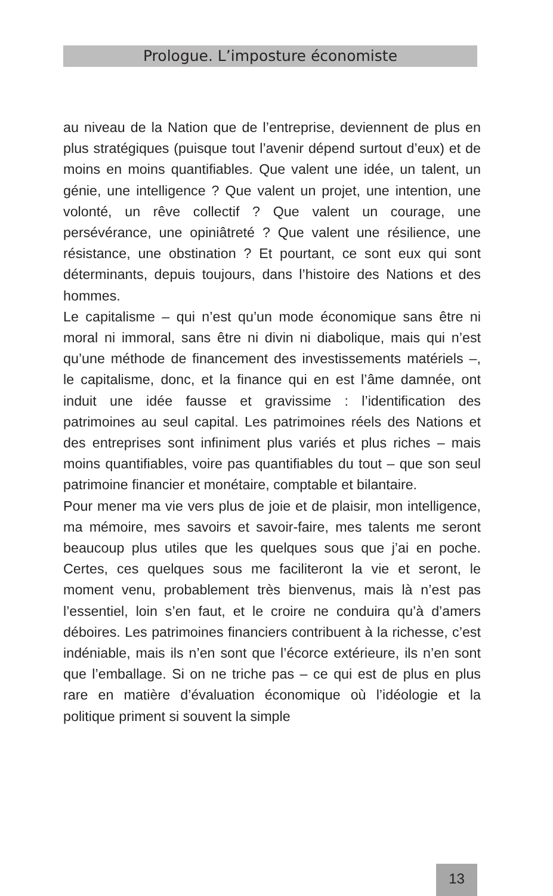Prologue. L’imposture économiste
au niveau de la Nation que de l’entreprise, deviennent de plus en plus stratégiques (puisque tout l’avenir dépend surtout d’eux) et de moins en moins quantifiables. Que valent une idée, un talent, un génie, une intelligence ? Que valent un projet, une intention, une volonté, un rêve collectif ? Que valent un courage, une persévérance, une opiniâtreté ? Que valent une résilience, une résistance, une obstination ? Et pourtant, ce sont eux qui sont déterminants, depuis toujours, dans l’histoire des Nations et des hommes.
Le capitalisme – qui n’est qu’un mode économique sans être ni moral ni immoral, sans être ni divin ni diabolique, mais qui n’est qu’une méthode de financement des investissements matériels –, le capitalisme, donc, et la finance qui en est l’âme damnée, ont induit une idée fausse et gravissime : l’identification des patrimoines au seul capital. Les patrimoines réels des Nations et des entreprises sont infiniment plus variés et plus riches – mais moins quantifiables, voire pas quantifiables du tout – que son seul patrimoine financier et monétaire, comptable et bilantaire.
Pour mener ma vie vers plus de joie et de plaisir, mon intelligence, ma mémoire, mes savoirs et savoir-faire, mes talents me seront beaucoup plus utiles que les quelques sous que j’ai en poche. Certes, ces quelques sous me faciliteront la vie et seront, le moment venu, probablement très bienvenus, mais là n’est pas l’essentiel, loin s’en faut, et le croire ne conduira qu’à d’amers déboires. Les patrimoines financiers contribuent à la richesse, c’est indéniable, mais ils n’en sont que l’écorce extérieure, ils n’en sont que l’emballage. Si on ne triche pas – ce qui est de plus en plus rare en matière d’évaluation économique où l’idéologie et la politique priment si souvent la simple
13